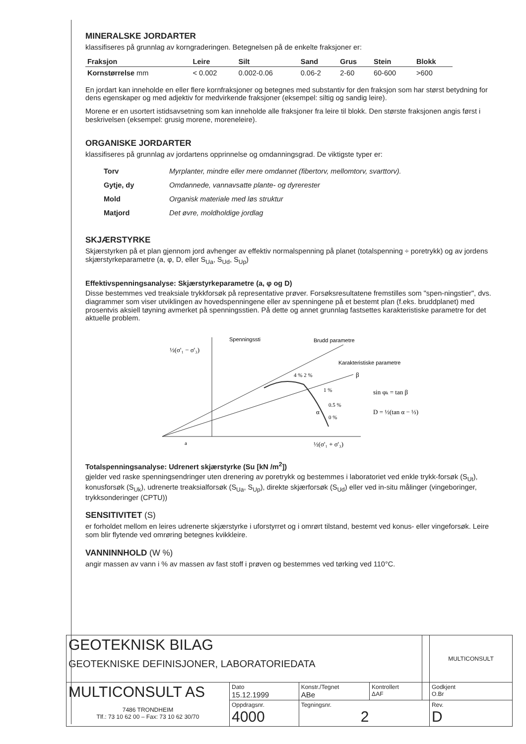MINERALSKE JORDARTER
klassifiseres på grunnlag av korngraderingen. Betegnelsen på de enkelte fraksjoner er:
| Fraksjon | Leire | Silt | Sand | Grus | Stein | Blokk |
| --- | --- | --- | --- | --- | --- | --- |
| Kornstørrelse mm | < 0.002 | 0.002-0.06 | 0.06-2 | 2-60 | 60-600 | >600 |
En jordart kan inneholde en eller flere kornfraksjoner og betegnes med substantiv for den fraksjon som har størst betydning for dens egenskaper og med adjektiv for medvirkende fraksjoner (eksempel: siltig og sandig leire).
Morene er en usortert istidsavsetning som kan inneholde alle fraksjoner fra leire til blokk. Den største fraksjonen angis først i beskrivelsen (eksempel: grusig morene, moreneleire).
ORGANISKE JORDARTER
klassifiseres på grunnlag av jordartens opprinnelse og omdanningsgrad. De viktigste typer er:
| Torv | Myrplanter, mindre eller mere omdannet (fibertorv, mellomtorv, svarttorv). |
| Gytje, dy | Omdannede, vannavsatte plante- og dyrerester |
| Mold | Organisk materiale med løs struktur |
| Matjord | Det øvre, moldholdige jordlag |
SKJÆRSTYRKE
Skjærstyrken på et plan gjennom jord avhenger av effektiv normalspenning på planet (totalspenning ÷ poretrykk) og av jordens skjærstyrkeparametre (a, φ, D, eller S<sub>Ua</sub>, S<sub>Ud</sub>, S<sub>Up</sub>)
Effektivspenningsanalyse: Skjærstyrkeparametre (a, φ og D)
Disse bestemmes ved treaksiale trykkforsøk på representative prøver. Forsøksresultatene fremstilles som "spen-ningstier", dvs. diagrammer som viser utviklingen av hovedspenningene eller av spenningene på et bestemt plan (f.eks. bruddplanet) med prosentvis aksiell tøyning avmerket på spenningsstien. På dette og annet grunnlag fastsettes karakteristiske parametre for det aktuelle problem.
½(σ'₁ − σ'₃)
Spenningssti
Brudd parametre
Karakteristiske parametre
β
4 % 2 %
1 %
0.5 %
0 %
α
sin φk = tan β
D = ½(tan α − ⅓)
a
½(σ'₁ + σ'₃)
Totalspenningsanalyse: Udrenert skjærstyrke (Su [kN /m<sup>2</sup>])
gjelder ved raske spenningsendringer uten drenering av poretrykk og bestemmes i laboratoriet ved enkle trykk-forsøk (S<sub>Ut</sub>), konusforsøk (S<sub>Uk</sub>), udrenerte treaksialforsøk (S<sub>Ua</sub>, S<sub>Up</sub>), direkte skjærforsøk (S<sub>Ud</sub>) eller ved in-situ målinger (vingeboringer, trykksonderinger (CPTU))
SENSITIVITET (S)
er forholdet mellom en leires udrenerte skjærstyrke i uforstyrret og i omrørt tilstand, bestemt ved konus- eller vingeforsøk. Leire som blir flytende ved omrøring betegnes kvikkleire.
VANNINNHOLD (W %)
angir massen av vann i % av massen av fast stoff i prøven og bestemmes ved tørking ved 110°C.
| GEOTEKNISK BILAG GEOTEKNISKE DEFINISJONER, LABORATORIEDATA | | | | | MULTICONSULT |
| MULTICONSULT AS 7486 TRONDHEIM Tlf.: 73 10 62 00 – Fax: 73 10 62 30/70 | Dato 15.12.1999 | Konstr./Tegnet ABe | Kontrollert ΔAF | | Godkjent O.Br |
| | Oppdragsnr. 4000 | Tegningsnr. 2 | | | Rev. D |